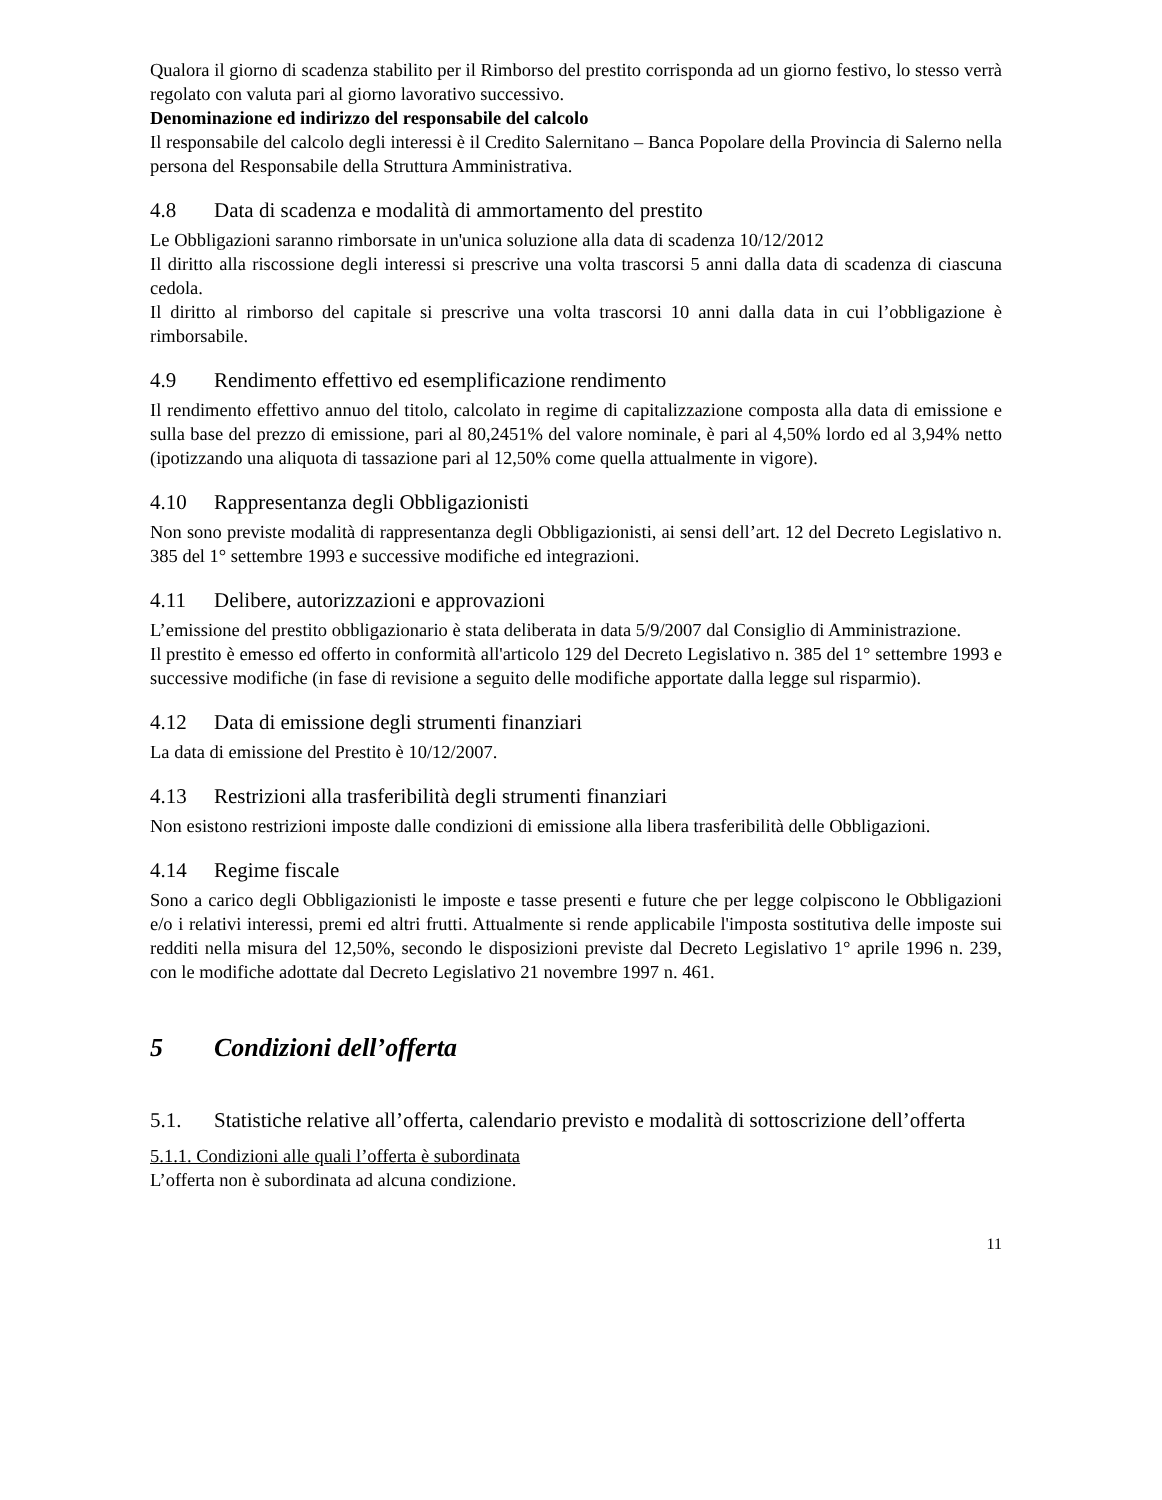Qualora il giorno di scadenza stabilito per il Rimborso del prestito corrisponda ad un giorno festivo, lo stesso verrà regolato con valuta pari al giorno lavorativo successivo.
Denominazione ed indirizzo del responsabile del calcolo
Il responsabile del calcolo degli interessi è il Credito Salernitano – Banca Popolare della Provincia di Salerno nella persona del Responsabile della Struttura Amministrativa.
4.8 Data di scadenza e modalità di ammortamento del prestito
Le Obbligazioni saranno rimborsate in un'unica soluzione alla data di scadenza 10/12/2012
Il diritto alla riscossione degli interessi si prescrive una volta trascorsi 5 anni dalla data di scadenza di ciascuna cedola.
Il diritto al rimborso del capitale si prescrive una volta trascorsi 10 anni dalla data in cui l’obbligazione è rimborsabile.
4.9 Rendimento effettivo ed esemplificazione rendimento
Il rendimento effettivo annuo del titolo, calcolato in regime di capitalizzazione composta alla data di emissione e sulla base del prezzo di emissione, pari al 80,2451% del valore nominale, è pari al 4,50% lordo ed al 3,94% netto (ipotizzando una aliquota di tassazione pari al 12,50% come quella attualmente in vigore).
4.10 Rappresentanza degli Obbligazionisti
Non sono previste modalità di rappresentanza degli Obbligazionisti, ai sensi dell’art. 12 del Decreto Legislativo n. 385 del 1° settembre 1993 e successive modifiche ed integrazioni.
4.11 Delibere, autorizzazioni e approvazioni
L’emissione del prestito obbligazionario è stata deliberata in data 5/9/2007 dal Consiglio di Amministrazione.
Il prestito è emesso ed offerto in conformità all'articolo 129 del Decreto Legislativo n. 385 del 1° settembre 1993 e successive modifiche (in fase di revisione a seguito delle modifiche apportate dalla legge sul risparmio).
4.12 Data di emissione degli strumenti finanziari
La data di emissione del Prestito è 10/12/2007.
4.13 Restrizioni alla trasferibilità degli strumenti finanziari
Non esistono restrizioni imposte dalle condizioni di emissione alla libera trasferibilità delle Obbligazioni.
4.14 Regime fiscale
Sono a carico degli Obbligazionisti le imposte e tasse presenti e future che per legge colpiscono le Obbligazioni e/o i relativi interessi, premi ed altri frutti. Attualmente si rende applicabile l'imposta sostitutiva delle imposte sui redditi nella misura del 12,50%, secondo le disposizioni previste dal Decreto Legislativo 1° aprile 1996 n. 239, con le modifiche adottate dal Decreto Legislativo 21 novembre 1997 n. 461.
5 Condizioni dell’offerta
5.1. Statistiche relative all’offerta, calendario previsto e modalità di sottoscrizione dell’offerta
5.1.1. Condizioni alle quali l’offerta è subordinata
L’offerta non è subordinata ad alcuna condizione.
11